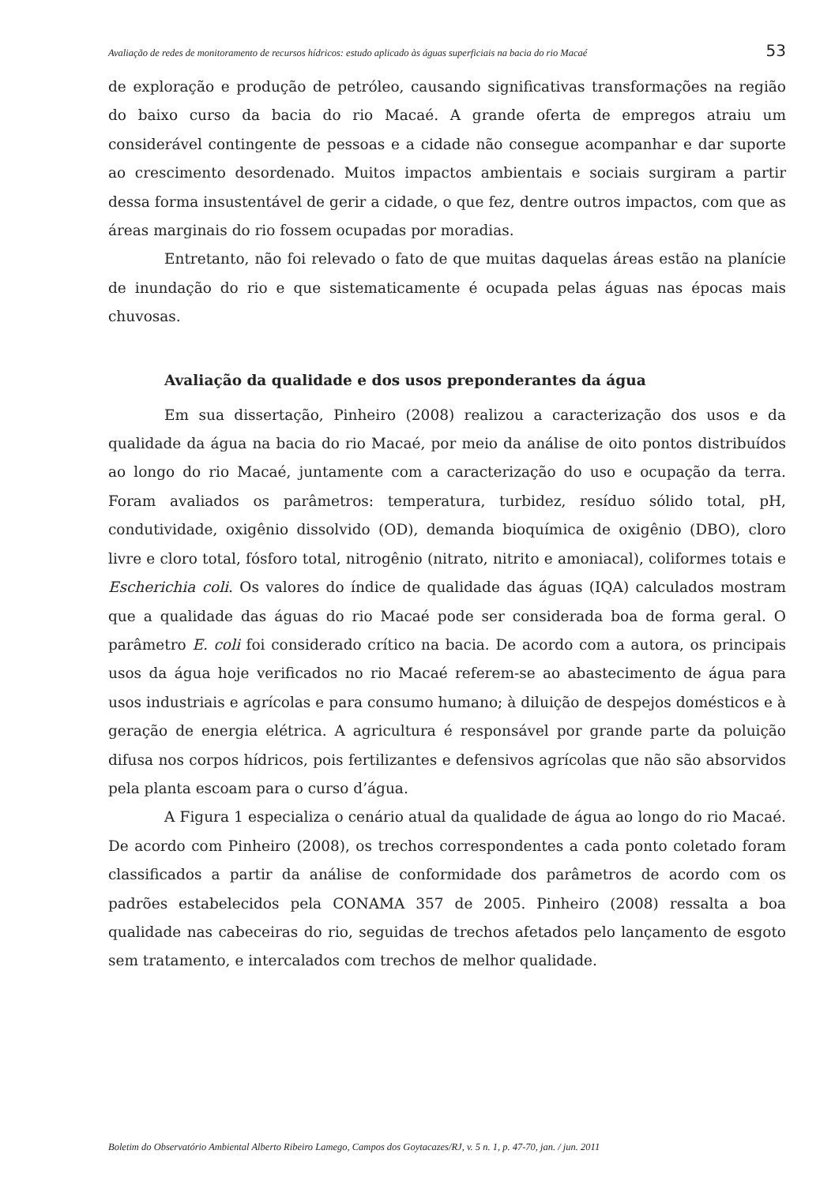Avaliação de redes de monitoramento de recursos hídricos: estudo aplicado às águas superficiais na bacia do rio Macaé 53
de exploração e produção de petróleo, causando significativas transformações na região do baixo curso da bacia do rio Macaé. A grande oferta de empregos atraiu um considerável contingente de pessoas e a cidade não consegue acompanhar e dar suporte ao crescimento desordenado. Muitos impactos ambientais e sociais surgiram a partir dessa forma insustentável de gerir a cidade, o que fez, dentre outros impactos, com que as áreas marginais do rio fossem ocupadas por moradias.
Entretanto, não foi relevado o fato de que muitas daquelas áreas estão na planície de inundação do rio e que sistematicamente é ocupada pelas águas nas épocas mais chuvosas.
Avaliação da qualidade e dos usos preponderantes da água
Em sua dissertação, Pinheiro (2008) realizou a caracterização dos usos e da qualidade da água na bacia do rio Macaé, por meio da análise de oito pontos distribuídos ao longo do rio Macaé, juntamente com a caracterização do uso e ocupação da terra. Foram avaliados os parâmetros: temperatura, turbidez, resíduo sólido total, pH, condutividade, oxigênio dissolvido (OD), demanda bioquímica de oxigênio (DBO), cloro livre e cloro total, fósforo total, nitrogênio (nitrato, nitrito e amoniacal), coliformes totais e Escherichia coli. Os valores do índice de qualidade das águas (IQA) calculados mostram que a qualidade das águas do rio Macaé pode ser considerada boa de forma geral. O parâmetro E. coli foi considerado crítico na bacia. De acordo com a autora, os principais usos da água hoje verificados no rio Macaé referem-se ao abastecimento de água para usos industriais e agrícolas e para consumo humano; à diluição de despejos domésticos e à geração de energia elétrica. A agricultura é responsável por grande parte da poluição difusa nos corpos hídricos, pois fertilizantes e defensivos agrícolas que não são absorvidos pela planta escoam para o curso d’água.
A Figura 1 especializa o cenário atual da qualidade de água ao longo do rio Macaé. De acordo com Pinheiro (2008), os trechos correspondentes a cada ponto coletado foram classificados a partir da análise de conformidade dos parâmetros de acordo com os padrões estabelecidos pela CONAMA 357 de 2005. Pinheiro (2008) ressalta a boa qualidade nas cabeceiras do rio, seguidas de trechos afetados pelo lançamento de esgoto sem tratamento, e intercalados com trechos de melhor qualidade.
Boletim do Observatório Ambiental Alberto Ribeiro Lamego, Campos dos Goytacazes/RJ, v. 5 n. 1, p. 47-70, jan. / jun. 2011